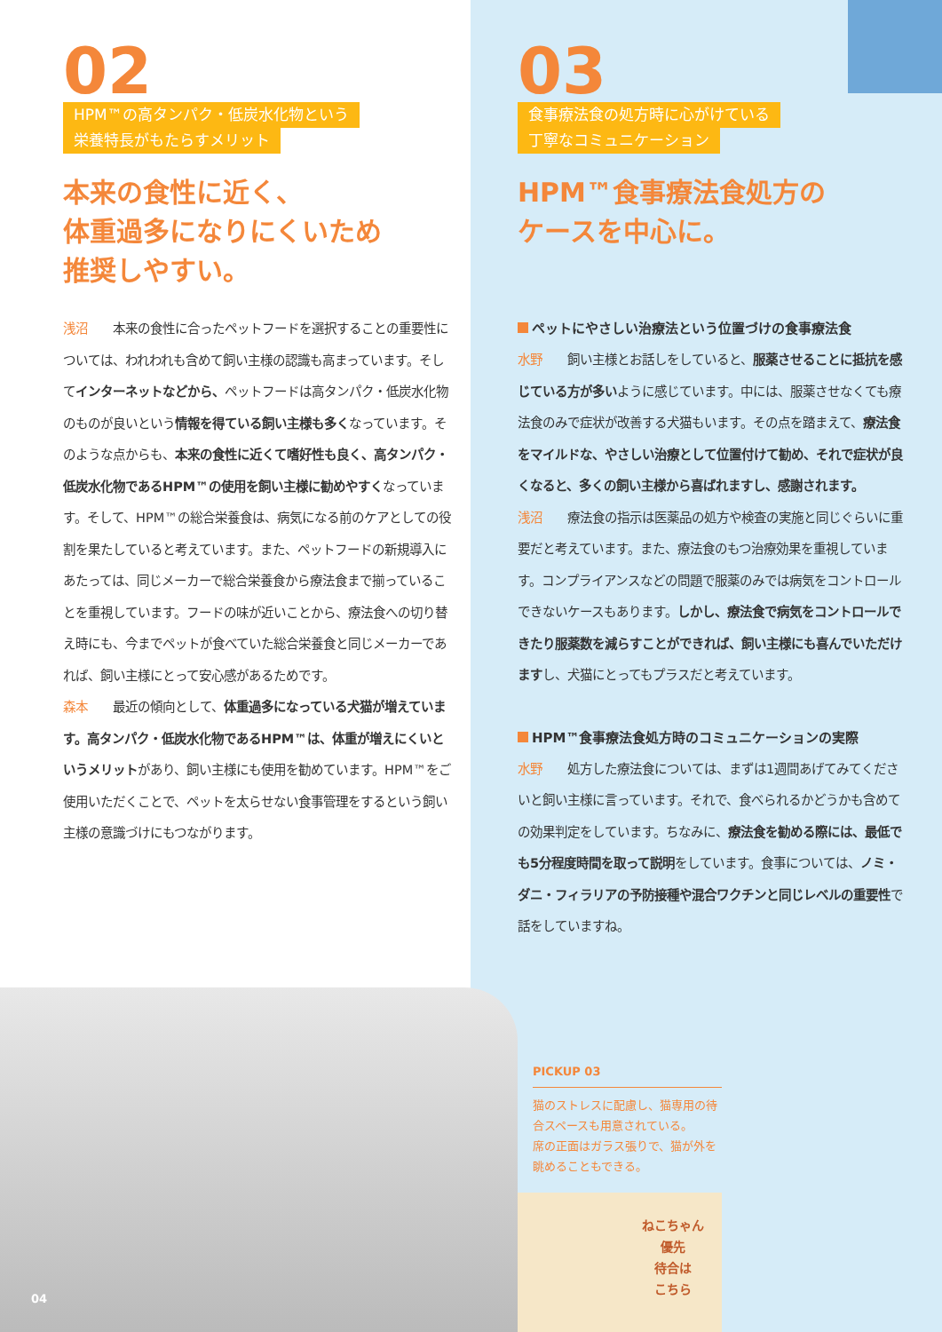02
HPM™の高タンパク・低炭水化物という
栄養特長がもたらすメリット
本来の食性に近く、
体重過多になりにくいため
推奨しやすい。
浅沼 本来の食性に合ったペットフードを選択することの重要性については、われわれも含めて飼い主様の認識も高まっています。そしてインターネットなどから、ペットフードは高タンパク・低炭水化物のものが良いという情報を得ている飼い主様も多くなっています。そのような点からも、本来の食性に近くて嗜好性も良く、高タンパク・低炭水化物であるHPM™の使用を飼い主様に勧めやすくなっています。そして、HPM™の総合栄養食は、病気になる前のケアとしての役割を果たしていると考えています。また、ペットフードの新規導入にあたっては、同じメーカーで総合栄養食から療法食まで揃っていることを重視しています。フードの味が近いことから、療法食への切り替え時にも、今までペットが食べていた総合栄養食と同じメーカーであれば、飼い主様にとって安心感があるためです。
森本 最近の傾向として、体重過多になっている犬猫が増えています。高タンパク・低炭水化物であるHPM™は、体重が増えにくいというメリットがあり、飼い主様にも使用を勧めています。HPM™をご使用いただくことで、ペットを太らせない食事管理をするという飼い主様の意識づけにもつながります。
03
食事療法食の処方時に心がけている
丁寧なコミュニケーション
HPM™食事療法食処方の
ケースを中心に。
ペットにやさしい治療法という位置づけの食事療法食
水野 飼い主様とお話しをしていると、服薬させることに抵抗を感じている方が多いように感じています。中には、服薬させなくても療法食のみで症状が改善する犬猫もいます。その点を踏まえて、療法食をマイルドな、やさしい治療として位置付けて勧め、それで症状が良くなると、多くの飼い主様から喜ばれますし、感謝されます。
浅沼 療法食の指示は医薬品の処方や検査の実施と同じぐらいに重要だと考えています。また、療法食のもつ治療効果を重視しています。コンプライアンスなどの問題で服薬のみでは病気をコントロールできないケースもあります。しかし、療法食で病気をコントロールできたり服薬数を減らすことができれば、飼い主様にも喜んでいただけますし、犬猫にとってもプラスだと考えています。
HPM™食事療法食処方時のコミュニケーションの実際
水野 処方した療法食については、まずは1週間あげてみてくださいと飼い主様に言っています。それで、食べられるかどうかも含めての効果判定をしています。ちなみに、療法食を勧める際には、最低でも5分程度時間を取って説明をしています。食事については、ノミ・ダニ・フィラリアの予防接種や混合ワクチンと同じレベルの重要性で話をしていますね。
PICKUP 03
猫のストレスに配慮し、猫専用の待合スペースも用意されている。
席の正面はガラス張りで、猫が外を眺めることもできる。
ねこちゃん
優先
待合は
こちら
04